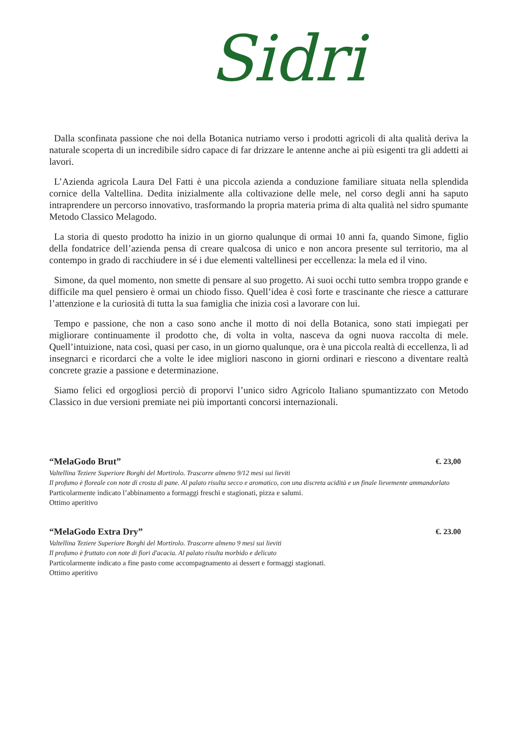Sidri
Dalla sconfinata passione che noi della Botanica nutriamo verso i prodotti agricoli di alta qualità deriva la naturale scoperta di un incredibile sidro capace di far drizzare le antenne anche ai più esigenti tra gli addetti ai lavori.
L’Azienda agricola Laura Del Fatti è una piccola azienda a conduzione familiare situata nella splendida cornice della Valtellina. Dedita inizialmente alla coltivazione delle mele, nel corso degli anni ha saputo intraprendere un percorso innovativo, trasformando la propria materia prima di alta qualità nel sidro spumante Metodo Classico Melagodo.
La storia di questo prodotto ha inizio in un giorno qualunque di ormai 10 anni fa, quando Simone, figlio della fondatrice dell’azienda pensa di creare qualcosa di unico e non ancora presente sul territorio, ma al contempo in grado di racchiudere in sé i due elementi valtellinesi per eccellenza: la mela ed il vino.
Simone, da quel momento, non smette di pensare al suo progetto. Ai suoi occhi tutto sembra troppo grande e difficile ma quel pensiero è ormai un chiodo fisso. Quell’idea è così forte e trascinante che riesce a catturare l’attenzione e la curiosità di tutta la sua famiglia che inizia così a lavorare con lui.
Tempo e passione, che non a caso sono anche il motto di noi della Botanica, sono stati impiegati per migliorare continuamente il prodotto che, di volta in volta, nasceva da ogni nuova raccolta di mele. Quell’intuizione, nata così, quasi per caso, in un giorno qualunque, ora è una piccola realtà di eccellenza, lì ad insegnarci e ricordarci che a volte le idee migliori nascono in giorni ordinari e riescono a diventare realtà concrete grazie a passione e determinazione.
Siamo felici ed orgogliosi perciò di proporvi l’unico sidro Agricolo Italiano spumantizzato con Metodo Classico in due versioni premiate nei più importanti concorsi internazionali.
“MelaGodo Brut” €. 23,00
Valtellina Teziere Superiore Borghi del Mortirolo. Trascorre almeno 9/12 mesi sui lieviti
Il profumo è floreale con note di crosta di pane. Al palato risulta secco e aromatico, con una discreta acidità e un finale lievemente ammandorlato
Particolarmente indicato l’abbinamento a formaggi freschi e stagionati, pizza e salumi.
Ottimo aperitivo
“MelaGodo Extra Dry” €. 23.00
Valtellina Teziere Superiore Borghi del Mortirolo. Trascorre almeno 9 mesi sui lieviti
Il profumo è fruttato con note di fiori d'acacia. Al palato risulta morbido e delicato
Particolarmente indicato a fine pasto come accompagnamento ai dessert e formaggi stagionati.
Ottimo aperitivo